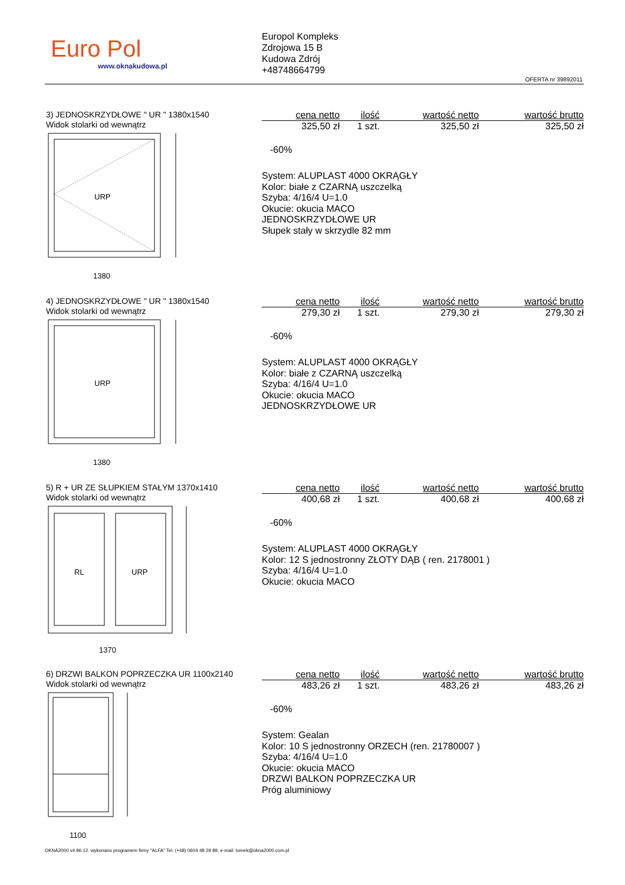Euro Pol
www.oknakudowa.pl
Europol Kompleks
Zdrojowa 15 B
Kudowa Zdrój
+48748664799
OFERTA nr 39892011
3) JEDNOSKRZYDŁOWE " UR " 1380x1540
Widok stolarki od wewnątrz
URP
1380
| cena netto | ilość | wartość netto | wartość brutto |
| --- | --- | --- | --- |
| 325,50 zł | 1 szt. | 325,50 zł | 325,50 zł |
-60%
System: ALUPLAST 4000 OKRĄGŁY
Kolor: białe z CZARNĄ uszczelką
Szyba: 4/16/4 U=1.0
Okucie: okucia MACO
JEDNOSKRZYDŁOWE UR
Słupek stały w skrzydle 82 mm
4) JEDNOSKRZYDŁOWE " UR " 1380x1540
Widok stolarki od wewnątrz
URP
1380
| cena netto | ilość | wartość netto | wartość brutto |
| --- | --- | --- | --- |
| 279,30 zł | 1 szt. | 279,30 zł | 279,30 zł |
-60%
System: ALUPLAST 4000 OKRĄGŁY
Kolor: białe z CZARNĄ uszczelką
Szyba: 4/16/4 U=1.0
Okucie: okucia MACO
JEDNOSKRZYDŁOWE UR
5) R + UR ZE SŁUPKIEM STAŁYM 1370x1410
Widok stolarki od wewnątrz
RL
URP
1370
| cena netto | ilość | wartość netto | wartość brutto |
| --- | --- | --- | --- |
| 400,68 zł | 1 szt. | 400,68 zł | 400,68 zł |
-60%
System: ALUPLAST 4000 OKRĄGŁY
Kolor: 12 S jednostronny ZŁOTY DĄB ( ren. 2178001 )
Szyba: 4/16/4 U=1.0
Okucie: okucia MACO
6) DRZWI BALKON POPRZECZKA UR 1100x2140
Widok stolarki od wewnątrz
1100
| cena netto | ilość | wartość netto | wartość brutto |
| --- | --- | --- | --- |
| 483,26 zł | 1 szt. | 483,26 zł | 483,26 zł |
-60%
System: Gealan
Kolor: 10 S jednostronny ORZECH (ren. 21780007 )
Szyba: 4/16/4 U=1.0
Okucie: okucia MACO
DRZWI BALKON POPRZECZKA UR
Próg aluminiowy
OKNA2000 v4.96.12. wykonano programem firmy "ALFA" Tel. (+48) 0604 48 29 89, e-mail: tomek@okna2000.com.pl